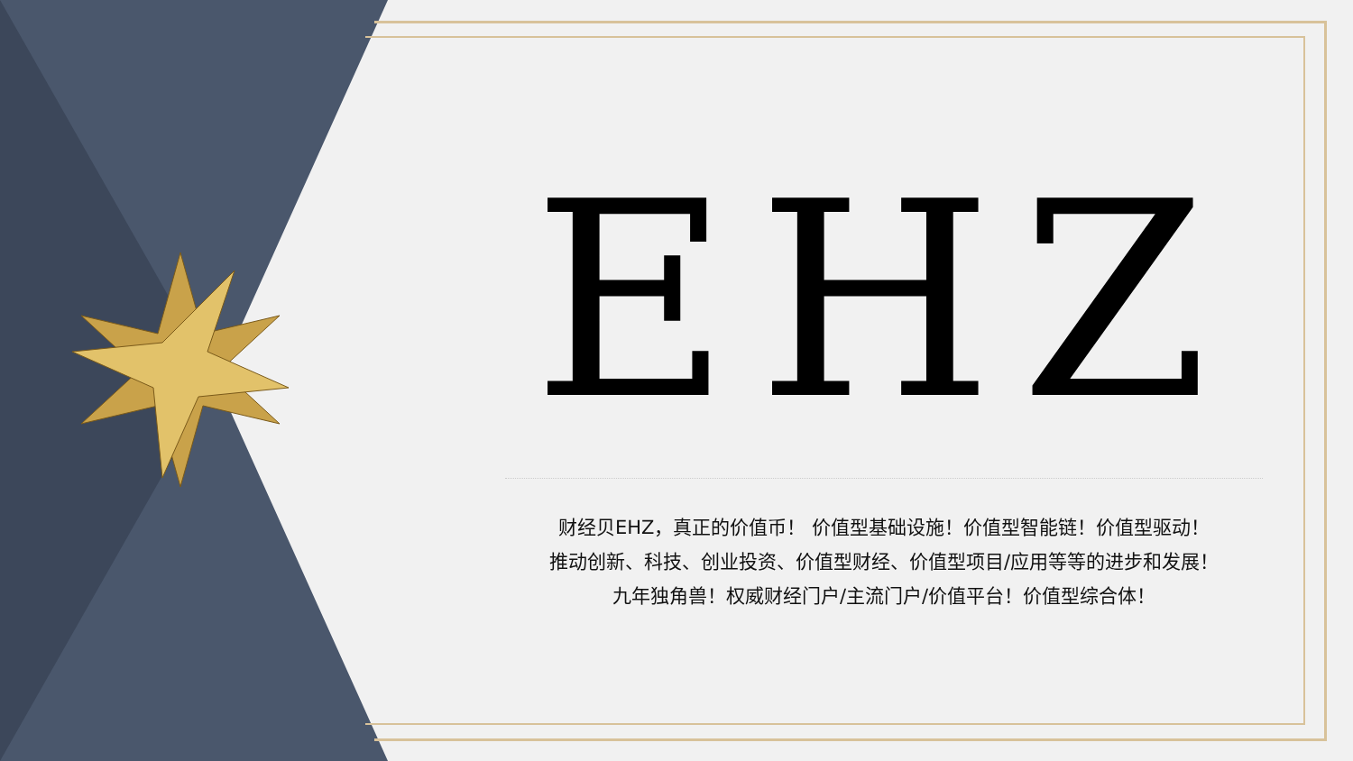EHZ
财经贝EHZ，真正的价值币！ 价值型基础设施！价值型智能链！价值型驱动！
推动创新、科技、创业投资、价值型财经、价值型项目/应用等等的进步和发展！
九年独角兽！权威财经门户/主流门户/价值平台！价值型综合体！